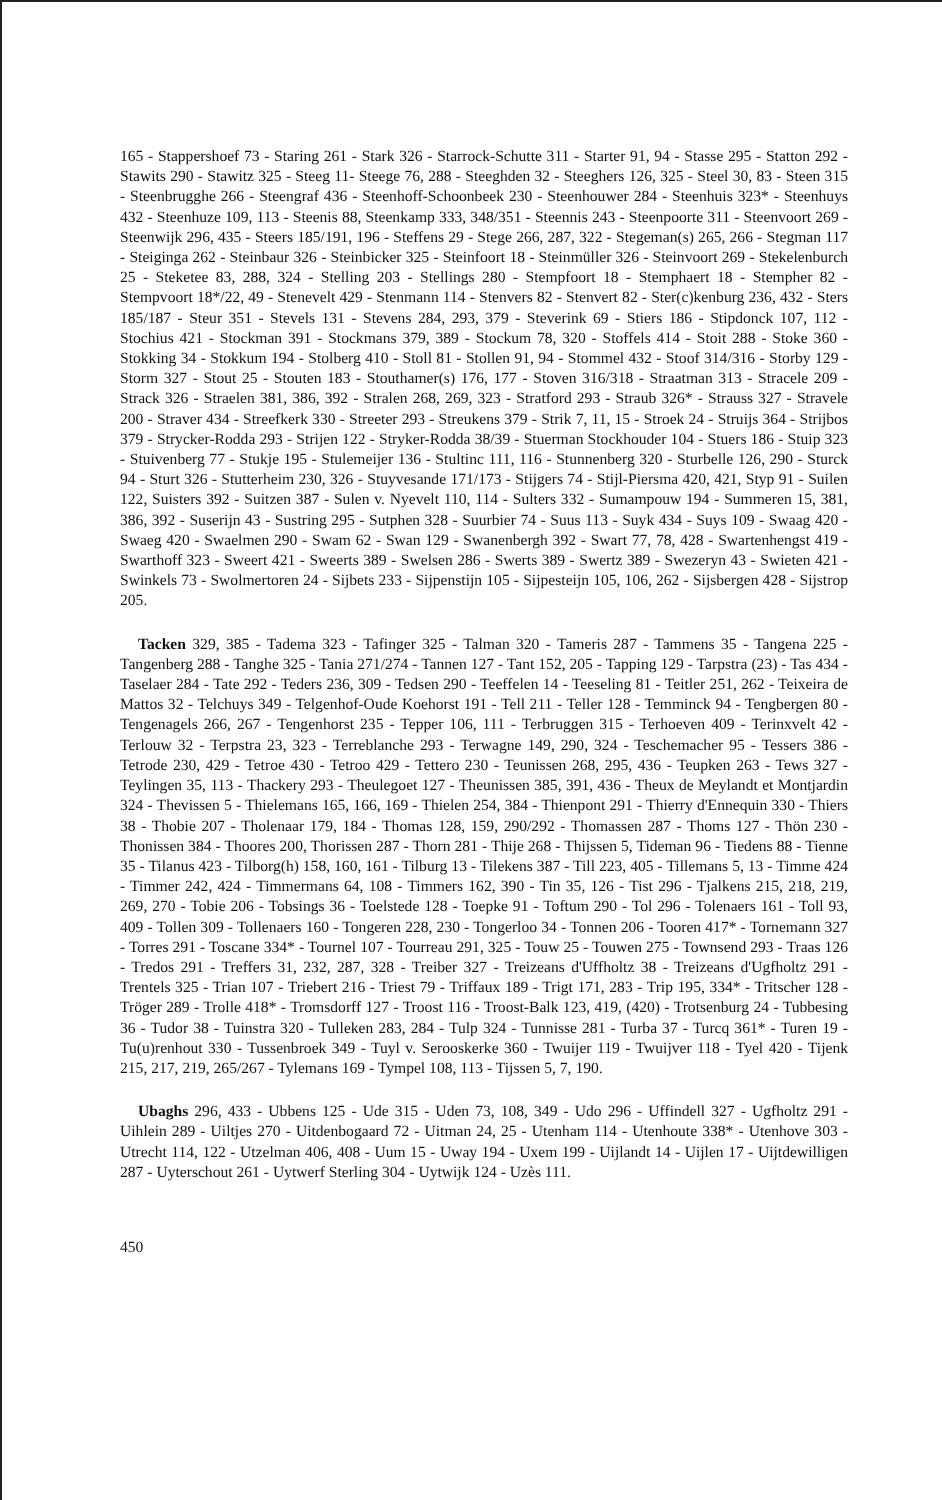165 - Stappershoef 73 - Staring 261 - Stark 326 - Starrock-Schutte 311 - Starter 91, 94 - Stasse 295 - Statton 292 - Stawits 290 - Stawitz 325 - Steeg 11- Steege 76, 288 - Steeghden 32 - Steeghers 126, 325 - Steel 30, 83 - Steen 315 - Steenbrugghe 266 - Steengraf 436 - Steenhoff-Schoonbeek 230 - Steenhouwer 284 - Steenhuis 323* - Steenhuys 432 - Steenhuze 109, 113 - Steenis 88, Steenkamp 333, 348/351 - Steennis 243 - Steenpoorte 311 - Steenvoort 269 - Steenwijk 296, 435 - Steers 185/191, 196 - Steffens 29 - Stege 266, 287, 322 - Stegeman(s) 265, 266 - Stegman 117 - Steiginga 262 - Steinbaur 326 - Steinbicker 325 - Steinfoort 18 - Steinmüller 326 - Steinvoort 269 - Stekelenburch 25 - Steketee 83, 288, 324 - Stelling 203 - Stellings 280 - Stempfoort 18 - Stemphaert 18 - Stempher 82 - Stempvoort 18*/22, 49 - Stenevelt 429 - Stenmann 114 - Stenvers 82 - Stenvert 82 - Ster(c)kenburg 236, 432 - Sters 185/187 - Steur 351 - Stevels 131 - Stevens 284, 293, 379 - Steverink 69 - Stiers 186 - Stipdonck 107, 112 - Stochius 421 - Stockman 391 - Stockmans 379, 389 - Stockum 78, 320 - Stoffels 414 - Stoit 288 - Stoke 360 - Stokking 34 - Stokkum 194 - Stolberg 410 - Stoll 81 - Stollen 91, 94 - Stommel 432 - Stoof 314/316 - Storby 129 - Storm 327 - Stout 25 - Stouten 183 - Stouthamer(s) 176, 177 - Stoven 316/318 - Straatman 313 - Stracele 209 - Strack 326 - Straelen 381, 386, 392 - Stralen 268, 269, 323 - Stratford 293 - Straub 326* - Strauss 327 - Stravele 200 - Straver 434 - Streefkerk 330 - Streeter 293 - Streukens 379 - Strik 7, 11, 15 - Stroek 24 - Struijs 364 - Strijbos 379 - Strycker-Rodda 293 - Strijen 122 - Stryker-Rodda 38/39 - Stuerman Stockhouder 104 - Stuers 186 - Stuip 323 - Stuivenberg 77 - Stukje 195 - Stulemeijer 136 - Stultinc 111, 116 - Stunnenberg 320 - Sturbelle 126, 290 - Sturck 94 - Sturt 326 - Stutterheim 230, 326 - Stuyvesande 171/173 - Stijgers 74 - Stijl-Piersma 420, 421, Styp 91 - Suilen 122, Suisters 392 - Suitzen 387 - Sulen v. Nyevelt 110, 114 - Sulters 332 - Sumampouw 194 - Summeren 15, 381, 386, 392 - Suserijn 43 - Sustring 295 - Sutphen 328 - Suurbier 74 - Suus 113 - Suyk 434 - Suys 109 - Swaag 420 - Swaeg 420 - Swaelmen 290 - Swam 62 - Swan 129 - Swanenbergh 392 - Swart 77, 78, 428 - Swartenhengst 419 - Swarthoff 323 - Sweert 421 - Sweerts 389 - Swelsen 286 - Swerts 389 - Swertz 389 - Swezeryn 43 - Swieten 421 - Swinkels 73 - Swolmertoren 24 - Sijbets 233 - Sijpenstijn 105 - Sijpesteijn 105, 106, 262 - Sijsbergen 428 - Sijstrop 205.
Tacken 329, 385 - Tadema 323 - Tafinger 325 - Talman 320 - Tameris 287 - Tammens 35 - Tangena 225 - Tangenberg 288 - Tanghe 325 - Tania 271/274 - Tannen 127 - Tant 152, 205 - Tapping 129 - Tarpstra (23) - Tas 434 - Taselaer 284 - Tate 292 - Teders 236, 309 - Tedsen 290 - Teeffelen 14 - Teeseling 81 - Teitler 251, 262 - Teixeira de Mattos 32 - Telchuys 349 - Telgenhof-Oude Koehorst 191 - Tell 211 - Teller 128 - Temminck 94 - Tengbergen 80 - Tengenagels 266, 267 - Tengenhorst 235 - Tepper 106, 111 - Terbruggen 315 - Terhoeven 409 - Terinxvelt 42 - Terlouw 32 - Terpstra 23, 323 - Terreblanche 293 - Terwagne 149, 290, 324 - Teschemacher 95 - Tessers 386 - Tetrode 230, 429 - Tetroe 430 - Tetroo 429 - Tettero 230 - Teunissen 268, 295, 436 - Teupken 263 - Tews 327 - Teylingen 35, 113 - Thackery 293 - Theulegoet 127 - Theunissen 385, 391, 436 - Theux de Meylandt et Montjardin 324 - Thevissen 5 - Thielemans 165, 166, 169 - Thielen 254, 384 - Thienpont 291 - Thierry d'Ennequin 330 - Thiers 38 - Thobie 207 - Tholenaar 179, 184 - Thomas 128, 159, 290/292 - Thomassen 287 - Thoms 127 - Thön 230 - Thonissen 384 - Thoores 200, Thorissen 287 - Thorn 281 - Thije 268 - Thijssen 5, Tideman 96 - Tiedens 88 - Tienne 35 - Tilanus 423 - Tilborg(h) 158, 160, 161 - Tilburg 13 - Tilekens 387 - Till 223, 405 - Tillemans 5, 13 - Timme 424 - Timmer 242, 424 - Timmermans 64, 108 - Timmers 162, 390 - Tin 35, 126 - Tist 296 - Tjalkens 215, 218, 219, 269, 270 - Tobie 206 - Tobsings 36 - Toelstede 128 - Toepke 91 - Toftum 290 - Tol 296 - Tolenaers 161 - Toll 93, 409 - Tollen 309 - Tollenaers 160 - Tongeren 228, 230 - Tongerloo 34 - Tonnen 206 - Tooren 417* - Tornemann 327 - Torres 291 - Toscane 334* - Tournel 107 - Tourreau 291, 325 - Touw 25 - Touwen 275 - Townsend 293 - Traas 126 - Tredos 291 - Treffers 31, 232, 287, 328 - Treiber 327 - Treizeans d'Uffholtz 38 - Treizeans d'Ugfholtz 291 - Trentels 325 - Trian 107 - Triebert 216 - Triest 79 - Triffaux 189 - Trigt 171, 283 - Trip 195, 334* - Tritscher 128 - Tröger 289 - Trolle 418* - Tromsdorff 127 - Troost 116 - Troost-Balk 123, 419, (420) - Trotsenburg 24 - Tubbesing 36 - Tudor 38 - Tuinstra 320 - Tulleken 283, 284 - Tulp 324 - Tunnisse 281 - Turba 37 - Turcq 361* - Turen 19 - Tu(u)renhout 330 - Tussenbroek 349 - Tuyl v. Serooskerke 360 - Twuijer 119 - Twuijver 118 - Tyel 420 - Tijenk 215, 217, 219, 265/267 - Tylemans 169 - Tympel 108, 113 - Tijssen 5, 7, 190.
Ubaghs 296, 433 - Ubbens 125 - Ude 315 - Uden 73, 108, 349 - Udo 296 - Uffindell 327 - Ugfholtz 291 - Uihlein 289 - Uiltjes 270 - Uitdenbogaard 72 - Uitman 24, 25 - Utenham 114 - Utenhoute 338* - Utenhove 303 - Utrecht 114, 122 - Utzelman 406, 408 - Uum 15 - Uway 194 - Uxem 199 - Uijlandt 14 - Uijlen 17 - Uijtdewilligen 287 - Uyterschout 261 - Uytwerf Sterling 304 - Uytwijk 124 - Uzès 111.
450